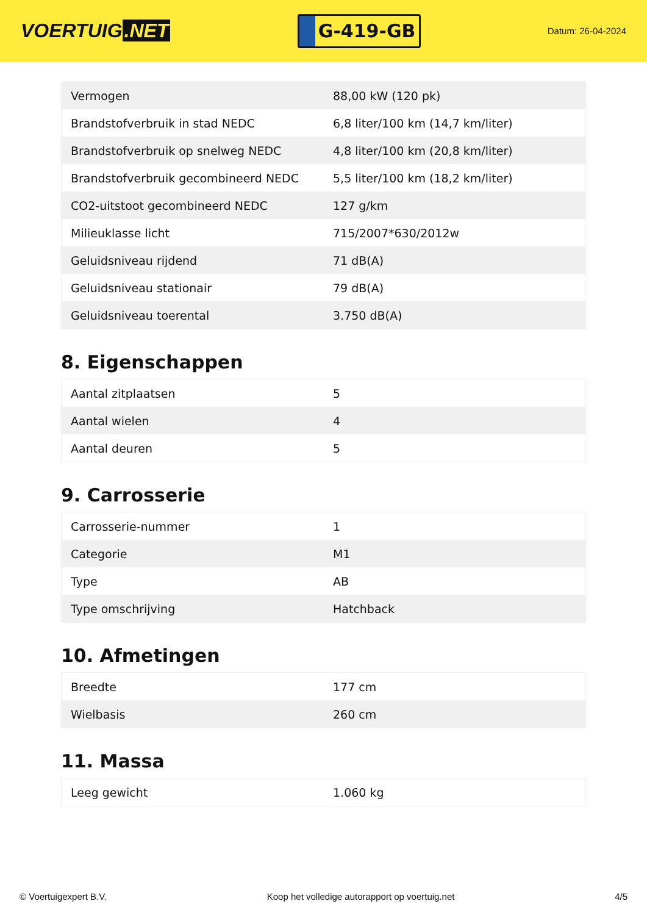VOERTUIG.NET
G-419-GB
Datum: 26-04-2024
| Vermogen | 88,00 kW (120 pk) |
| Brandstofverbruik in stad NEDC | 6,8 liter/100 km (14,7 km/liter) |
| Brandstofverbruik op snelweg NEDC | 4,8 liter/100 km (20,8 km/liter) |
| Brandstofverbruik gecombineerd NEDC | 5,5 liter/100 km (18,2 km/liter) |
| CO2-uitstoot gecombineerd NEDC | 127 g/km |
| Milieuklasse licht | 715/2007*630/2012w |
| Geluidsniveau rijdend | 71 dB(A) |
| Geluidsniveau stationair | 79 dB(A) |
| Geluidsniveau toerental | 3.750 dB(A) |
8. Eigenschappen
| Aantal zitplaatsen | 5 |
| Aantal wielen | 4 |
| Aantal deuren | 5 |
9. Carrosserie
| Carrosserie-nummer | 1 |
| Categorie | M1 |
| Type | AB |
| Type omschrijving | Hatchback |
10. Afmetingen
| Breedte | 177 cm |
| Wielbasis | 260 cm |
11. Massa
| Leeg gewicht | 1.060 kg |
© Voertuigexpert B.V. Koop het volledige autorapport op voertuig.net 4/5